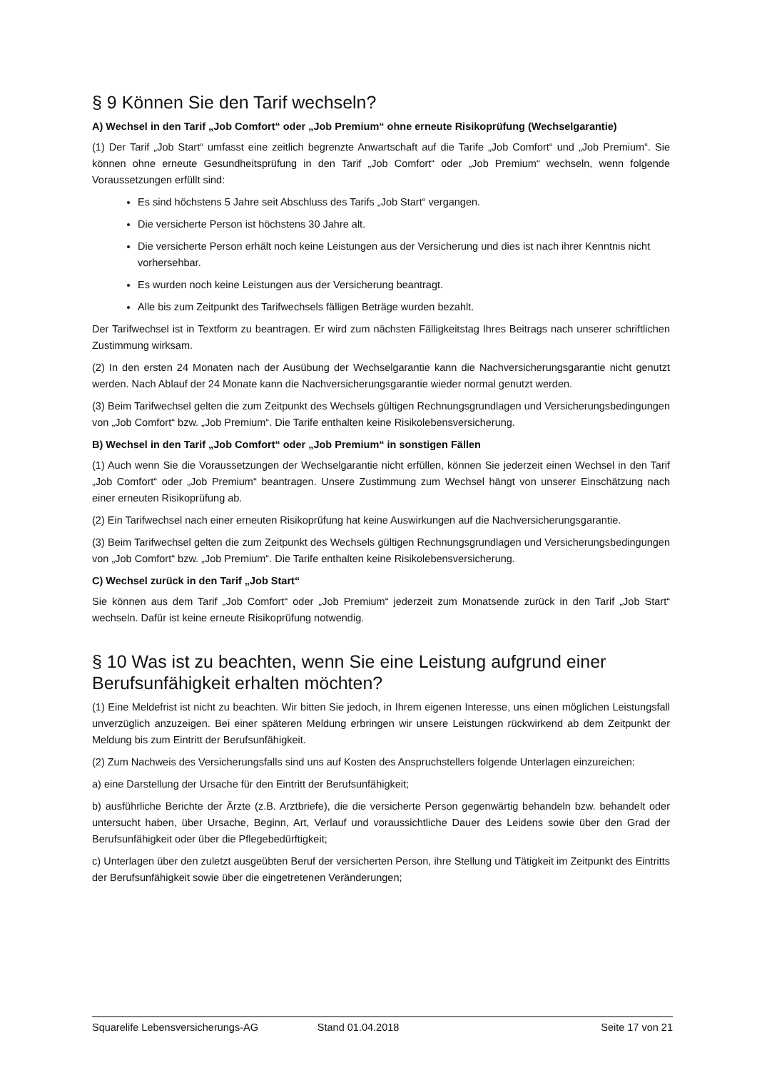§ 9 Können Sie den Tarif wechseln?
A) Wechsel in den Tarif „Job Comfort“ oder „Job Premium“ ohne erneute Risikoprüfung (Wechselgarantie)
(1) Der Tarif „Job Start“ umfasst eine zeitlich begrenzte Anwartschaft auf die Tarife „Job Comfort“ und „Job Premium“. Sie können ohne erneute Gesundheitsprüfung in den Tarif „Job Comfort“ oder „Job Premium“ wechseln, wenn folgende Voraussetzungen erfüllt sind:
Es sind höchstens 5 Jahre seit Abschluss des Tarifs „Job Start“ vergangen.
Die versicherte Person ist höchstens 30 Jahre alt.
Die versicherte Person erhält noch keine Leistungen aus der Versicherung und dies ist nach ihrer Kenntnis nicht vorhersehbar.
Es wurden noch keine Leistungen aus der Versicherung beantragt.
Alle bis zum Zeitpunkt des Tarifwechsels fälligen Beträge wurden bezahlt.
Der Tarifwechsel ist in Textform zu beantragen. Er wird zum nächsten Fälligkeitstag Ihres Beitrags nach unserer schriftlichen Zustimmung wirksam.
(2) In den ersten 24 Monaten nach der Ausübung der Wechselgarantie kann die Nachversicherungsgarantie nicht genutzt werden. Nach Ablauf der 24 Monate kann die Nachversicherungsgarantie wieder normal genutzt werden.
(3) Beim Tarifwechsel gelten die zum Zeitpunkt des Wechsels gültigen Rechnungsgrundlagen und Versicherungsbedingungen von „Job Comfort“ bzw. „Job Premium“. Die Tarife enthalten keine Risikolebensversicherung.
B) Wechsel in den Tarif „Job Comfort“ oder „Job Premium“ in sonstigen Fällen
(1) Auch wenn Sie die Voraussetzungen der Wechselgarantie nicht erfüllen, können Sie jederzeit einen Wechsel in den Tarif „Job Comfort“ oder „Job Premium“ beantragen. Unsere Zustimmung zum Wechsel hängt von unserer Einschätzung nach einer erneuten Risikoprüfung ab.
(2) Ein Tarifwechsel nach einer erneuten Risikoprüfung hat keine Auswirkungen auf die Nachversicherungsgarantie.
(3) Beim Tarifwechsel gelten die zum Zeitpunkt des Wechsels gültigen Rechnungsgrundlagen und Versicherungsbedingungen von „Job Comfort“ bzw. „Job Premium“. Die Tarife enthalten keine Risikolebensversicherung.
C) Wechsel zurück in den Tarif „Job Start“
Sie können aus dem Tarif „Job Comfort“ oder „Job Premium“ jederzeit zum Monatsende zurück in den Tarif „Job Start“ wechseln. Dafür ist keine erneute Risikoprüfung notwendig.
§ 10 Was ist zu beachten, wenn Sie eine Leistung aufgrund einer Berufsunfähigkeit erhalten möchten?
(1) Eine Meldefrist ist nicht zu beachten. Wir bitten Sie jedoch, in Ihrem eigenen Interesse, uns einen möglichen Leistungsfall unverzüglich anzuzeigen. Bei einer späteren Meldung erbringen wir unsere Leistungen rückwirkend ab dem Zeitpunkt der Meldung bis zum Eintritt der Berufsunfähigkeit.
(2) Zum Nachweis des Versicherungsfalls sind uns auf Kosten des Anspruchstellers folgende Unterlagen einzureichen:
a) eine Darstellung der Ursache für den Eintritt der Berufsunfähigkeit;
b) ausführliche Berichte der Ärzte (z.B. Arztbriefe), die die versicherte Person gegenwärtig behandeln bzw. behandelt oder untersucht haben, über Ursache, Beginn, Art, Verlauf und voraussichtliche Dauer des Leidens sowie über den Grad der Berufsunfähigkeit oder über die Pflegebedürftigkeit;
c) Unterlagen über den zuletzt ausgeübten Beruf der versicherten Person, ihre Stellung und Tätigkeit im Zeitpunkt des Eintritts der Berufsunfähigkeit sowie über die eingetretenen Veränderungen;
Squarelife Lebensversicherungs-AG Stand 01.04.2018 Seite 17 von 21